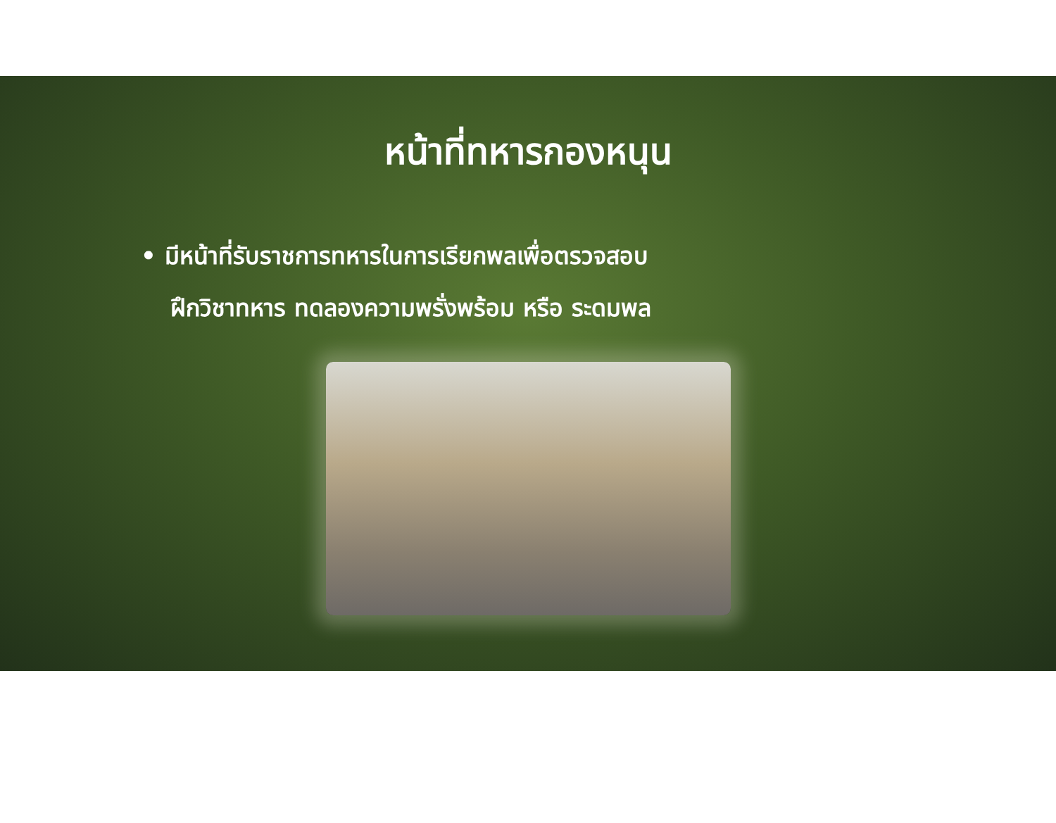หน้าที่ทหารกองหนุน
• มีหน้าที่รับราชการทหารในการเรียกพลเพื่อตรวจสอบ
ฝึกวิชาทหาร ทดลองความพรั่งพร้อม หรือ ระดมพล